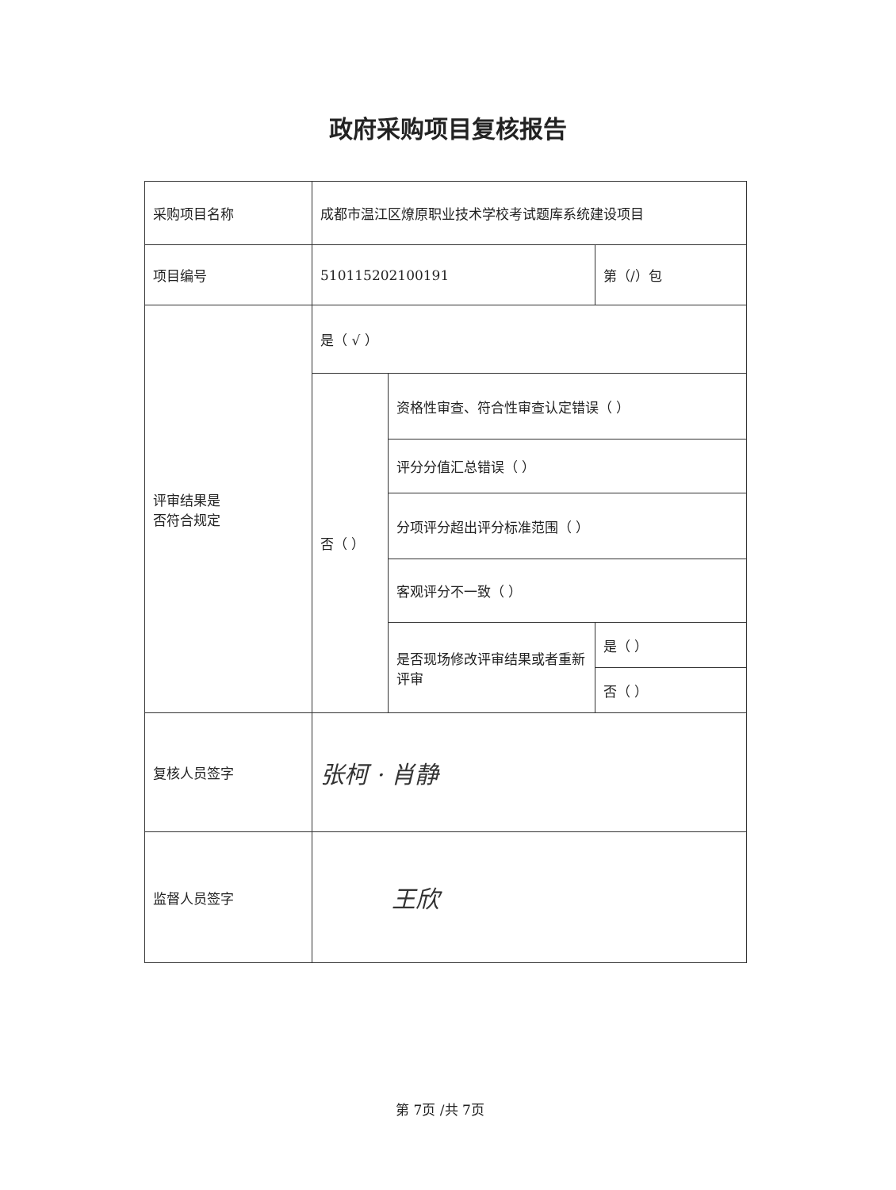政府采购项目复核报告
| 采购项目名称 | 成都市温江区燎原职业技术学校考试题库系统建设项目 | | |
| 项目编号 | 510115202100191 | | 第（/）包 |
| 评审结果是 否符合规定 | 是（ √ ） | | |
| | 否（ ） | 资格性审查、符合性审查认定错误（ ） | |
| | | 评分分值汇总错误（ ） | |
| | | 分项评分超出评分标准范围（ ） | |
| | | 客观评分不一致（ ） | |
| | | 是否现场修改评审结果或者重新评审 | 是（ ） |
| | | | 否（ ） |
| 复核人员签字 | 张柯 · 肖静 | | |
| 监督人员签字 | 王欣 | | |
第 7页 /共 7页